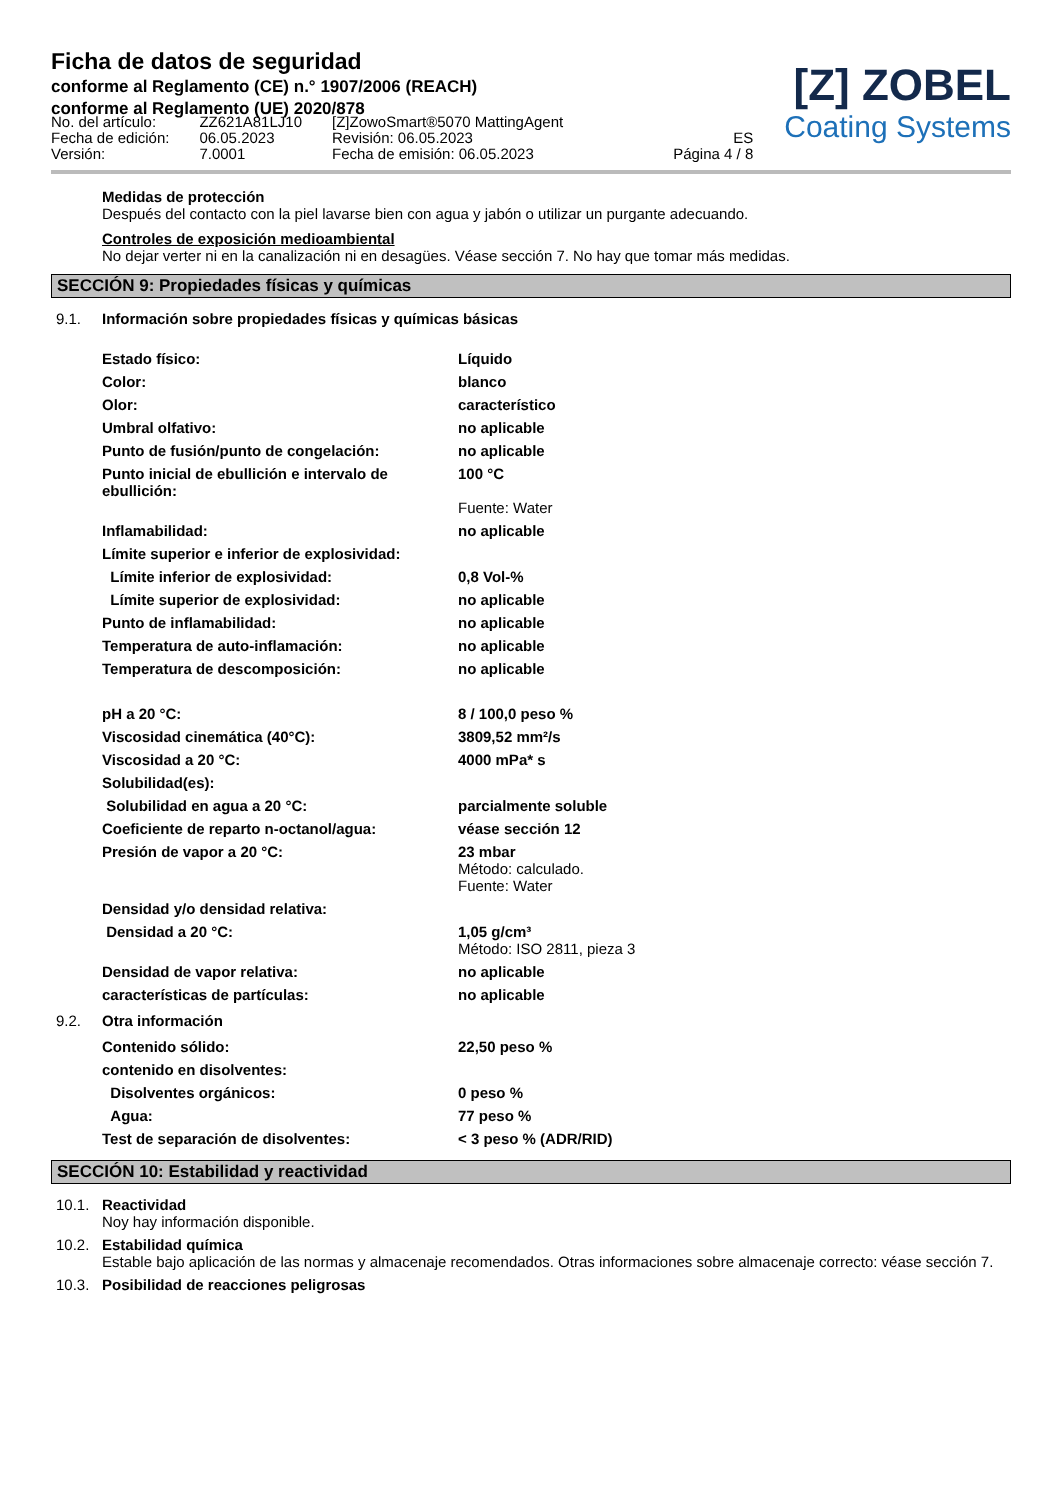Ficha de datos de seguridad
conforme al Reglamento (CE) n.° 1907/2006 (REACH)
conforme al Reglamento (UE) 2020/878
[Z] ZOBEL
Coating Systems
No. del artículo:
Fecha de edición:
Versión:
ZZ621A81LJ10
06.05.2023
7.0001
[Z]ZowoSmart®5070 MattingAgent
Revisión: 06.05.2023
Fecha de emisión: 06.05.2023
ES
Página 4 / 8
Medidas de protección
Después del contacto con la piel lavarse bien con agua y jabón o utilizar un purgante adecuando.
Controles de exposición medioambiental
No dejar verter ni en la canalización ni en desagües. Véase sección 7. No hay que tomar más medidas.
SECCIÓN 9: Propiedades físicas y químicas
9.1. Información sobre propiedades físicas y químicas básicas
| Estado físico: | Líquido |
| Color: | blanco |
| Olor: | característico |
| Umbral olfativo: | no aplicable |
| Punto de fusión/punto de congelación: | no aplicable |
| Punto inicial de ebullición e intervalo de ebullición: | 100 °C Fuente: Water |
| Inflamabilidad: | no aplicable |
| Límite superior e inferior de explosividad: | |
| Límite inferior de explosividad: | 0,8 Vol-% |
| Límite superior de explosividad: | no aplicable |
| Punto de inflamabilidad: | no aplicable |
| Temperatura de auto-inflamación: | no aplicable |
| Temperatura de descomposición: | no aplicable |
| pH a 20 °C: | 8 / 100,0 peso % |
| Viscosidad cinemática (40°C): | 3809,52 mm²/s |
| Viscosidad a 20 °C: | 4000 mPa* s |
| Solubilidad(es): | |
| Solubilidad en agua a 20 °C: | parcialmente soluble |
| Coeficiente de reparto n-octanol/agua: | véase sección 12 |
| Presión de vapor a 20 °C: | 23 mbar Método: calculado. Fuente: Water |
| Densidad y/o densidad relativa: | |
| Densidad a 20 °C: | 1,05 g/cm³ Método: ISO 2811, pieza 3 |
| Densidad de vapor relativa: | no aplicable |
| características de partículas: | no aplicable |
9.2. Otra información
| Contenido sólido: | 22,50 peso % |
| contenido en disolventes: | |
| Disolventes orgánicos: | 0 peso % |
| Agua: | 77 peso % |
| Test de separación de disolventes: | < 3 peso % (ADR/RID) |
SECCIÓN 10: Estabilidad y reactividad
10.1. Reactividad
Noy hay información disponible.
10.2. Estabilidad química
Estable bajo aplicación de las normas y almacenaje recomendados. Otras informaciones sobre almacenaje correcto: véase sección 7.
10.3. Posibilidad de reacciones peligrosas